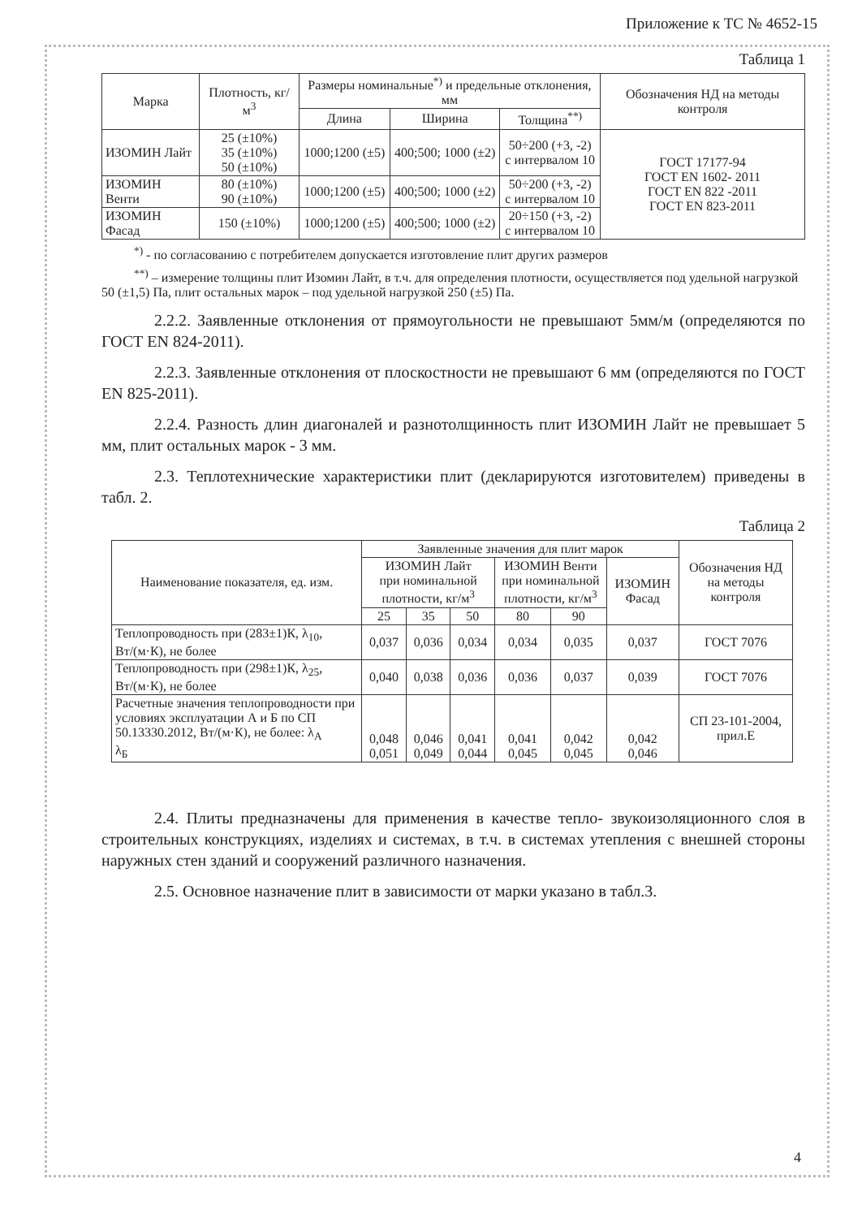Приложение к ТС № 4652-15
Таблица 1
| Марка | Плотность, кг/м<sup>3</sup> | Размеры номинальные<sup>*)</sup> и предельные отклонения, мм | | | Обозначения НД на методы контроля |
| --- | --- | --- | --- | --- | --- |
| | | Длина | Ширина | Толщина<sup>**)</sup> | |
| ИЗОМИН Лайт | 25 (±10%) 35 (±10%) 50 (±10%) | 1000;1200 (±5) | 400;500; 1000 (±2) | 50÷200 (+3, -2) с интервалом 10 | ГОСТ 17177-94 ГОСТ EN 1602- 2011 ГОСТ EN 822 -2011 ГОСТ EN 823-2011 |
| ИЗОМИН Венти | 80 (±10%) 90 (±10%) | 1000;1200 (±5) | 400;500; 1000 (±2) | 50÷200 (+3, -2) с интервалом 10 | |
| ИЗОМИН Фасад | 150 (±10%) | 1000;1200 (±5) | 400;500; 1000 (±2) | 20÷150 (+3, -2) с интервалом 10 | |
<sup>*)</sup> - по согласованию с потребителем допускается изготовление плит других размеров
<sup>**)</sup> – измерение толщины плит Изомин Лайт, в т.ч. для определения плотности, осуществляется под удельной нагрузкой 50 (±1,5) Па, плит остальных марок – под удельной нагрузкой 250 (±5) Па.
2.2.2. Заявленные отклонения от прямоугольности не превышают 5мм/м (определяются по ГОСТ EN 824-2011).
2.2.3. Заявленные отклонения от плоскостности не превышают 6 мм (определяются по ГОСТ EN 825-2011).
2.2.4. Разность длин диагоналей и разнотолщинность плит ИЗОМИН Лайт не превышает 5 мм, плит остальных марок - 3 мм.
2.3. Теплотехнические характеристики плит (декларируются изготовителем) приведены в табл. 2.
Таблица 2
| Наименование показателя, ед. изм. | Заявленные значения для плит марок | | | | | | Обозначения НД на методы контроля |
| --- | --- | --- | --- | --- | --- | --- | --- |
| | ИЗОМИН Лайт при номинальной плотности, кг/м<sup>3</sup> | | | ИЗОМИН Венти при номинальной плотности, кг/м<sup>3</sup> | | ИЗОМИН Фасад | |
| | 25 | 35 | 50 | 80 | 90 | | |
| Теплопроводность при (283±1)К, λ<sub>10</sub>, Вт/(м·К), не более | 0,037 | 0,036 | 0,034 | 0,034 | 0,035 | 0,037 | ГОСТ 7076 |
| Теплопроводность при (298±1)К, λ<sub>25</sub>, Вт/(м·К), не более | 0,040 | 0,038 | 0,036 | 0,036 | 0,037 | 0,039 | ГОСТ 7076 |
| Расчетные значения теплопроводности при условиях эксплуатации А и Б по СП 50.13330.2012, Вт/(м·К), не более: λ<sub>А</sub> λ<sub>Б</sub> | 0,048 0,051 | 0,046 0,049 | 0,041 0,044 | 0,041 0,045 | 0,042 0,045 | 0,042 0,046 | СП 23-101-2004, прил.Е |
2.4. Плиты предназначены для применения в качестве тепло- звукоизоляционного слоя в строительных конструкциях, изделиях и системах, в т.ч. в системах утепления с внешней стороны наружных стен зданий и сооружений различного назначения.
2.5. Основное назначение плит в зависимости от марки указано в табл.3.
4